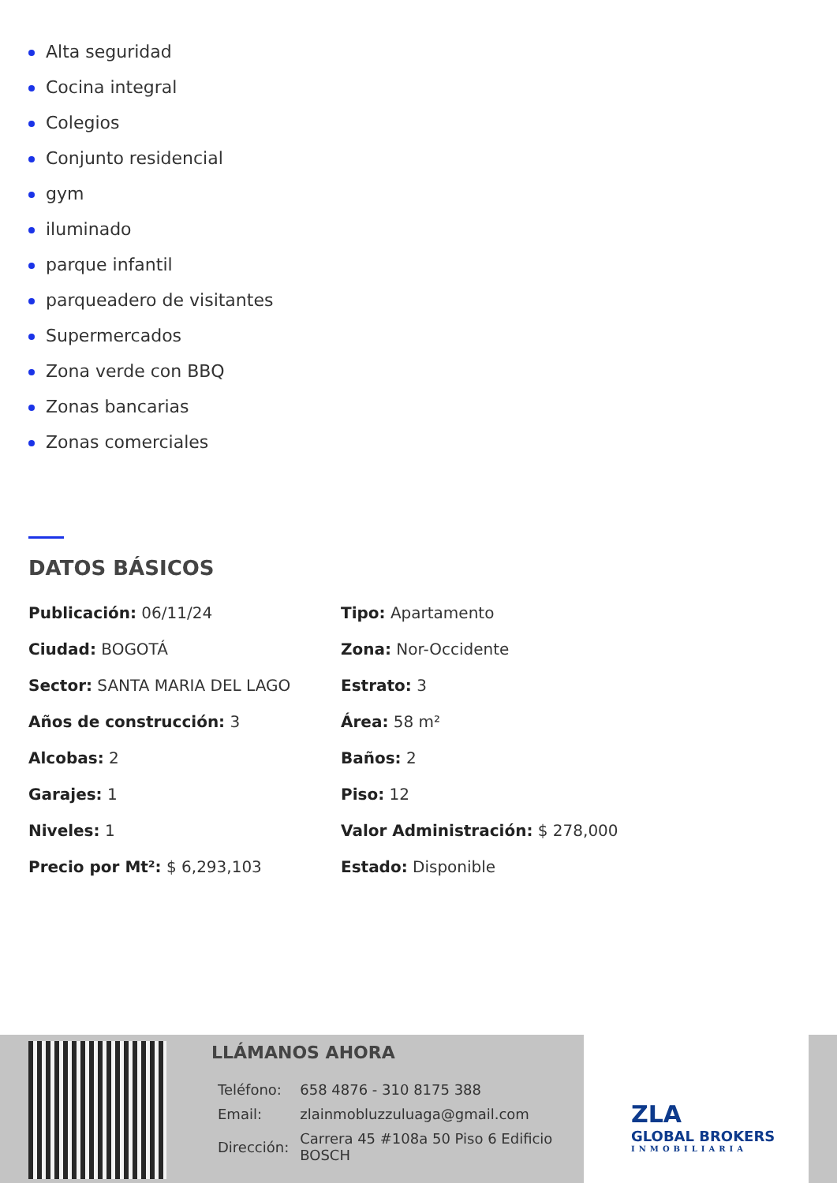Alta seguridad
Cocina integral
Colegios
Conjunto residencial
gym
iluminado
parque infantil
parqueadero de visitantes
Supermercados
Zona verde con BBQ
Zonas bancarias
Zonas comerciales
DATOS BÁSICOS
Publicación: 06/11/24
Tipo: Apartamento
Ciudad: BOGOTÁ
Zona: Nor-Occidente
Sector: SANTA MARIA DEL LAGO
Estrato: 3
Años de construcción: 3
Área: 58 m²
Alcobas: 2
Baños: 2
Garajes: 1
Piso: 12
Niveles: 1
Valor Administración: $ 278,000
Precio por Mt²: $ 6,293,103
Estado: Disponible
LLÁMANOS AHORA
| Teléfono: | 658 4876 - 310 8175 388 |
| Email: | zlainmobluzzuluaga@gmail.com |
| Dirección: | Carrera 45 #108a 50 Piso 6 Edificio BOSCH |
ZLA
GLOBAL BROKERS
INMOBILIARIA